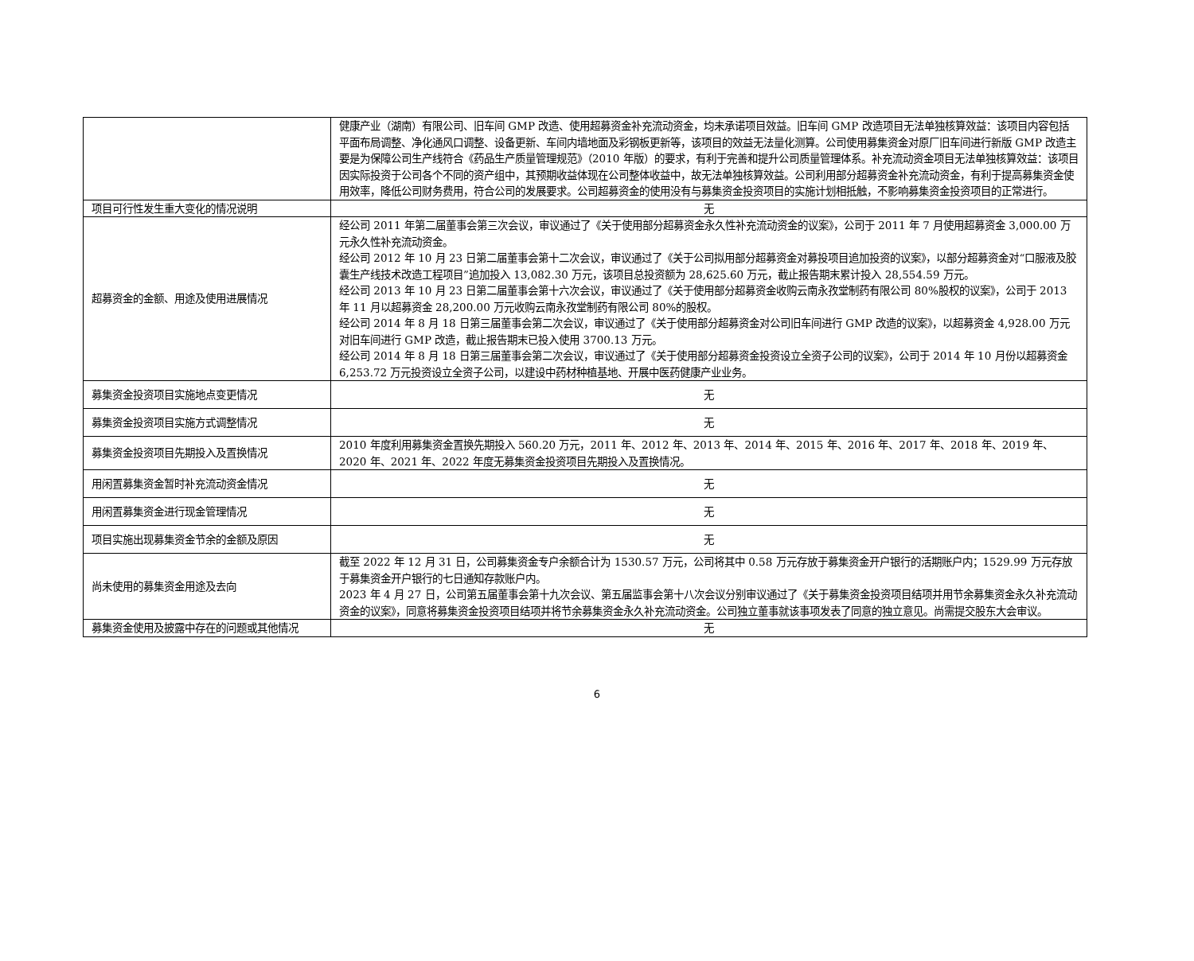| | 健康产业（湖南）有限公司、旧车间 GMP 改造、使用超募资金补充流动资金，均未承诺项目效益。旧车间 GMP 改造项目无法单独核算效益：该项目内容包括平面布局调整、净化通风口调整、设备更新、车间内墙地面及彩钢板更新等，该项目的效益无法量化测算。公司使用募集资金对原厂旧车间进行新版 GMP 改造主要是为保障公司生产线符合《药品生产质量管理规范》（2010 年版）的要求，有利于完善和提升公司质量管理体系。补充流动资金项目无法单独核算效益：该项目因实际投资于公司各个不同的资产组中，其预期收益体现在公司整体收益中，故无法单独核算效益。公司利用部分超募资金补充流动资金，有利于提高募集资金使用效率，降低公司财务费用，符合公司的发展要求。公司超募资金的使用没有与募集资金投资项目的实施计划相抵触，不影响募集资金投资项目的正常进行。 |
| 项目可行性发生重大变化的情况说明 | 无 |
| 超募资金的金额、用途及使用进展情况 | 经公司 2011 年第二届董事会第三次会议，审议通过了《关于使用部分超募资金永久性补充流动资金的议案》，公司于 2011 年 7 月使用超募资金 3,000.00 万元永久性补充流动资金。 经公司 2012 年 10 月 23 日第二届董事会第十二次会议，审议通过了《关于公司拟用部分超募资金对募投项目追加投资的议案》，以部分超募资金对“口服液及胶囊生产线技术改造工程项目”追加投入 13,082.30 万元，该项目总投资额为 28,625.60 万元，截止报告期末累计投入 28,554.59 万元。 经公司 2013 年 10 月 23 日第二届董事会第十六次会议，审议通过了《关于使用部分超募资金收购云南永孜堂制药有限公司 80%股权的议案》，公司于 2013 年 11 月以超募资金 28,200.00 万元收购云南永孜堂制药有限公司 80%的股权。 经公司 2014 年 8 月 18 日第三届董事会第二次会议，审议通过了《关于使用部分超募资金对公司旧车间进行 GMP 改造的议案》，以超募资金 4,928.00 万元对旧车间进行 GMP 改造，截止报告期末已投入使用 3700.13 万元。 经公司 2014 年 8 月 18 日第三届董事会第二次会议，审议通过了《关于使用部分超募资金投资设立全资子公司的议案》，公司于 2014 年 10 月份以超募资金 6,253.72 万元投资设立全资子公司，以建设中药材种植基地、开展中医药健康产业业务。 |
| 募集资金投资项目实施地点变更情况 | 无 |
| 募集资金投资项目实施方式调整情况 | 无 |
| 募集资金投资项目先期投入及置换情况 | 2010 年度利用募集资金置换先期投入 560.20 万元，2011 年、2012 年、2013 年、2014 年、2015 年、2016 年、2017 年、2018 年、2019 年、2020 年、2021 年、2022 年度无募集资金投资项目先期投入及置换情况。 |
| 用闲置募集资金暂时补充流动资金情况 | 无 |
| 用闲置募集资金进行现金管理情况 | 无 |
| 项目实施出现募集资金节余的金额及原因 | 无 |
| 尚未使用的募集资金用途及去向 | 截至 2022 年 12 月 31 日，公司募集资金专户余额合计为 1530.57 万元，公司将其中 0.58 万元存放于募集资金开户银行的活期账户内；1529.99 万元存放于募集资金开户银行的七日通知存款账户内。 2023 年 4 月 27 日，公司第五届董事会第十九次会议、第五届监事会第十八次会议分别审议通过了《关于募集资金投资项目结项并用节余募集资金永久补充流动资金的议案》，同意将募集资金投资项目结项并将节余募集资金永久补充流动资金。公司独立董事就该事项发表了同意的独立意见。尚需提交股东大会审议。 |
| 募集资金使用及披露中存在的问题或其他情况 | 无 |
6